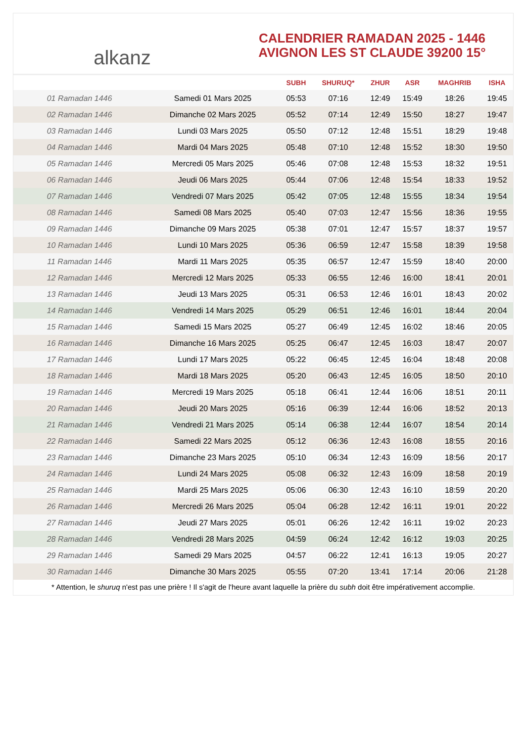alkanz
CALENDRIER RAMADAN 2025 - 1446
AVIGNON LES ST CLAUDE 39200 15°
| | | SUBH | SHURUQ* | ZHUR | ASR | MAGHRIB | ISHA |
| --- | --- | --- | --- | --- | --- | --- | --- |
| 01 Ramadan 1446 | Samedi 01 Mars 2025 | 05:53 | 07:16 | 12:49 | 15:49 | 18:26 | 19:45 |
| 02 Ramadan 1446 | Dimanche 02 Mars 2025 | 05:52 | 07:14 | 12:49 | 15:50 | 18:27 | 19:47 |
| 03 Ramadan 1446 | Lundi 03 Mars 2025 | 05:50 | 07:12 | 12:48 | 15:51 | 18:29 | 19:48 |
| 04 Ramadan 1446 | Mardi 04 Mars 2025 | 05:48 | 07:10 | 12:48 | 15:52 | 18:30 | 19:50 |
| 05 Ramadan 1446 | Mercredi 05 Mars 2025 | 05:46 | 07:08 | 12:48 | 15:53 | 18:32 | 19:51 |
| 06 Ramadan 1446 | Jeudi 06 Mars 2025 | 05:44 | 07:06 | 12:48 | 15:54 | 18:33 | 19:52 |
| 07 Ramadan 1446 | Vendredi 07 Mars 2025 | 05:42 | 07:05 | 12:48 | 15:55 | 18:34 | 19:54 |
| 08 Ramadan 1446 | Samedi 08 Mars 2025 | 05:40 | 07:03 | 12:47 | 15:56 | 18:36 | 19:55 |
| 09 Ramadan 1446 | Dimanche 09 Mars 2025 | 05:38 | 07:01 | 12:47 | 15:57 | 18:37 | 19:57 |
| 10 Ramadan 1446 | Lundi 10 Mars 2025 | 05:36 | 06:59 | 12:47 | 15:58 | 18:39 | 19:58 |
| 11 Ramadan 1446 | Mardi 11 Mars 2025 | 05:35 | 06:57 | 12:47 | 15:59 | 18:40 | 20:00 |
| 12 Ramadan 1446 | Mercredi 12 Mars 2025 | 05:33 | 06:55 | 12:46 | 16:00 | 18:41 | 20:01 |
| 13 Ramadan 1446 | Jeudi 13 Mars 2025 | 05:31 | 06:53 | 12:46 | 16:01 | 18:43 | 20:02 |
| 14 Ramadan 1446 | Vendredi 14 Mars 2025 | 05:29 | 06:51 | 12:46 | 16:01 | 18:44 | 20:04 |
| 15 Ramadan 1446 | Samedi 15 Mars 2025 | 05:27 | 06:49 | 12:45 | 16:02 | 18:46 | 20:05 |
| 16 Ramadan 1446 | Dimanche 16 Mars 2025 | 05:25 | 06:47 | 12:45 | 16:03 | 18:47 | 20:07 |
| 17 Ramadan 1446 | Lundi 17 Mars 2025 | 05:22 | 06:45 | 12:45 | 16:04 | 18:48 | 20:08 |
| 18 Ramadan 1446 | Mardi 18 Mars 2025 | 05:20 | 06:43 | 12:45 | 16:05 | 18:50 | 20:10 |
| 19 Ramadan 1446 | Mercredi 19 Mars 2025 | 05:18 | 06:41 | 12:44 | 16:06 | 18:51 | 20:11 |
| 20 Ramadan 1446 | Jeudi 20 Mars 2025 | 05:16 | 06:39 | 12:44 | 16:06 | 18:52 | 20:13 |
| 21 Ramadan 1446 | Vendredi 21 Mars 2025 | 05:14 | 06:38 | 12:44 | 16:07 | 18:54 | 20:14 |
| 22 Ramadan 1446 | Samedi 22 Mars 2025 | 05:12 | 06:36 | 12:43 | 16:08 | 18:55 | 20:16 |
| 23 Ramadan 1446 | Dimanche 23 Mars 2025 | 05:10 | 06:34 | 12:43 | 16:09 | 18:56 | 20:17 |
| 24 Ramadan 1446 | Lundi 24 Mars 2025 | 05:08 | 06:32 | 12:43 | 16:09 | 18:58 | 20:19 |
| 25 Ramadan 1446 | Mardi 25 Mars 2025 | 05:06 | 06:30 | 12:43 | 16:10 | 18:59 | 20:20 |
| 26 Ramadan 1446 | Mercredi 26 Mars 2025 | 05:04 | 06:28 | 12:42 | 16:11 | 19:01 | 20:22 |
| 27 Ramadan 1446 | Jeudi 27 Mars 2025 | 05:01 | 06:26 | 12:42 | 16:11 | 19:02 | 20:23 |
| 28 Ramadan 1446 | Vendredi 28 Mars 2025 | 04:59 | 06:24 | 12:42 | 16:12 | 19:03 | 20:25 |
| 29 Ramadan 1446 | Samedi 29 Mars 2025 | 04:57 | 06:22 | 12:41 | 16:13 | 19:05 | 20:27 |
| 30 Ramadan 1446 | Dimanche 30 Mars 2025 | 05:55 | 07:20 | 13:41 | 17:14 | 20:06 | 21:28 |
* Attention, le shuruq n'est pas une prière ! Il s'agit de l'heure avant laquelle la prière du subh doit être impérativement accomplie.